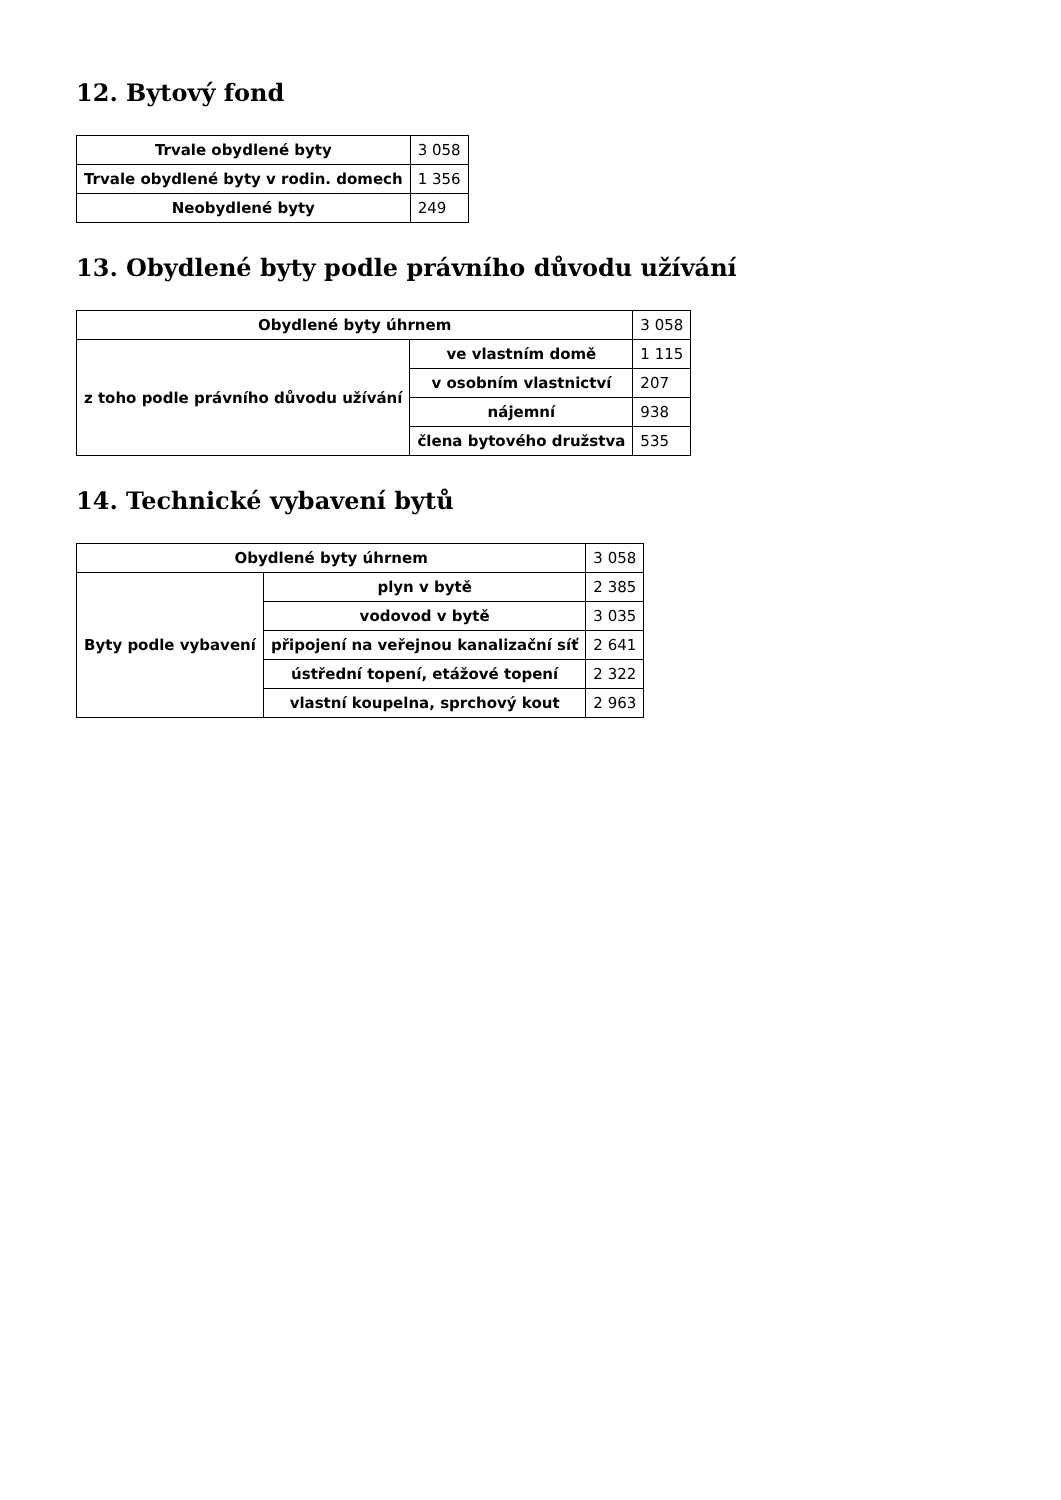12. Bytový fond
| Trvale obydlené byty | 3 058 |
| Trvale obydlené byty v rodin. domech | 1 356 |
| Neobydlené byty | 249 |
13. Obydlené byty podle právního důvodu užívání
| Obydlené byty úhrnem | | 3 058 |
| z toho podle právního důvodu užívání | ve vlastním domě | 1 115 |
| | v osobním vlastnictví | 207 |
| | nájemní | 938 |
| | člena bytového družstva | 535 |
14. Technické vybavení bytů
| Obydlené byty úhrnem | | 3 058 |
| Byty podle vybavení | plyn v bytě | 2 385 |
| | vodovod v bytě | 3 035 |
| | připojení na veřejnou kanalizační síť | 2 641 |
| | ústřední topení, etážové topení | 2 322 |
| | vlastní koupelna, sprchový kout | 2 963 |